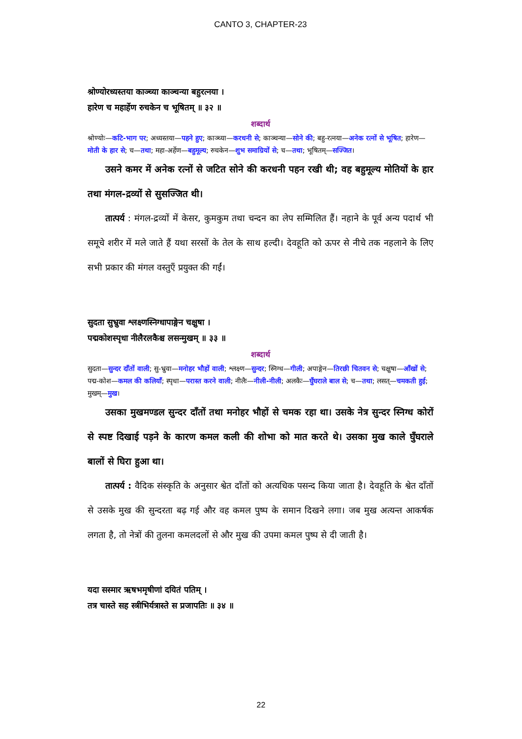CANTO 3, CHAPTER-23
श्रोण्योरध्यस्तया काञ्च्या काञ्चन्या बहुरत्नया ।
हारेण च महार्हेण रुचकेन च भूषितम् ॥ ३२ ॥
शब्दार्थ
श्रोण्योः—कटि-भाग पर; अध्यस्तया—पहने हुए; काञ्च्या—करधनी से; काञ्चन्या—सोने की; बहु-रत्नया—अनेक रत्नों से भूषित; हारेण—मोती के हार से; च—तथा; महा-अर्हेण—बहुमूल्य; रुचकेन—शुभ समाग्रियों से; च—तथा; भूषितम्—सज्जित।
उसने कमर में अनेक रत्नों से जटित सोने की करधनी पहन रखी थी; वह बहुमूल्य मोतियों के हार तथा मंगल-द्रव्यों से सुसज्जित थी।
तात्पर्य : मंगल-द्रव्यों में केसर, कुमकुम तथा चन्दन का लेप सम्मिलित हैं। नहाने के पूर्व अन्य पदार्थ भी समूचे शरीर में मले जाते हैं यथा सरसों के तेल के साथ हल्दी। देवहूति को ऊपर से नीचे तक नहलाने के लिए सभी प्रकार की मंगल वस्तुएँ प्रयुक्त की गईं।
सुदता सुभ्रुवा श्लक्ष्णस्निग्धापाङ्गेन चक्षुषा ।
पद्मकोशस्पृधा नीलैरलकैश्च लसन्मुखम् ॥ ३३ ॥
शब्दार्थ
सुदता—सुन्दर दाँतों वाली; सु-भ्रुवा—मनोहर भौहों वाली; श्लक्ष्ण—सुन्दर; स्निग्ध—गीली; अपाङ्गेन—तिरछी चितवन से; चक्षुषा—आँखों से; पद्म-कोश—कमल की कलियाँ; स्पृधा—परास्त करने वाली; नीलैः—नीली-नीली; अलकैः—घुँघराले बाल से; च—तथा; लसत्—चमकती हुई; मुखम्—मुख।
उसका मुखमण्डल सुन्दर दाँतों तथा मनोहर भौहों से चमक रहा था। उसके नेत्र सुन्दर स्निग्ध कोरों से स्पष्ट दिखाई पड़ने के कारण कमल कली की शोभा को मात करते थे। उसका मुख काले घुँघराले बालों से घिरा हुआ था।
तात्पर्य : वैदिक संस्कृति के अनुसार श्वेत दाँतों को अत्यधिक पसन्द किया जाता है। देवहूति के श्वेत दाँतों से उसके मुख की सुन्दरता बढ़ गई और वह कमल पुष्प के समान दिखने लगा। जब मुख अत्यन्त आकर्षक लगता है, तो नेत्रों की तुलना कमलदलों से और मुख की उपमा कमल पुष्प से दी जाती है।
यदा सस्मार ऋषभमृषीणां दयितं पतिम् ।
तत्र चास्ते सह स्त्रीभिर्यत्रास्ते स प्रजापतिः ॥ ३४ ॥
22